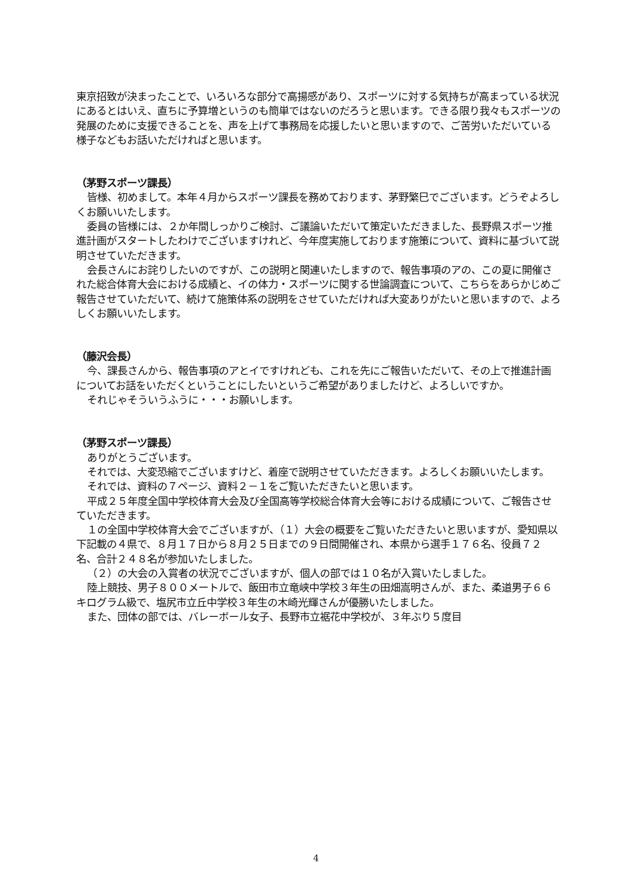東京招致が決まったことで、いろいろな部分で高揚感があり、スポーツに対する気持ちが高まっている状況にあるとはいえ、直ちに予算増というのも簡単ではないのだろうと思います。できる限り我々もスポーツの発展のために支援できることを、声を上げて事務局を応援したいと思いますので、ご苦労いただいている様子などもお話いただければと思います。
（茅野スポーツ課長）
皆様、初めまして。本年４月からスポーツ課長を務めております、茅野繁巳でございます。どうぞよろしくお願いいたします。
委員の皆様には、２か年間しっかりご検討、ご議論いただいて策定いただきました、長野県スポーツ推進計画がスタートしたわけでございますけれど、今年度実施しております施策について、資料に基づいて説明させていただきます。
会長さんにお詫りしたいのですが、この説明と関連いたしますので、報告事項のアの、この夏に開催された総合体育大会における成績と、イの体力・スポーツに関する世論調査について、こちらをあらかじめご報告させていただいて、続けて施策体系の説明をさせていただければ大変ありがたいと思いますので、よろしくお願いいたします。
（藤沢会長）
今、課長さんから、報告事項のアとイですけれども、これを先にご報告いただいて、その上で推進計画についてお話をいただくということにしたいというご希望がありましたけど、よろしいですか。
それじゃそういうふうに・・・お願いします。
（茅野スポーツ課長）
ありがとうございます。
それでは、大変恐縮でございますけど、着座で説明させていただきます。よろしくお願いいたします。
それでは、資料の７ページ、資料２－１をご覧いただきたいと思います。
平成２５年度全国中学校体育大会及び全国高等学校総合体育大会等における成績について、ご報告させていただきます。
１の全国中学校体育大会でございますが、（１）大会の概要をご覧いただきたいと思いますが、愛知県以下記載の４県で、８月１７日から８月２５日までの９日間開催され、本県から選手１７６名、役員７２名、合計２４８名が参加いたしました。
（２）の大会の入賞者の状況でございますが、個人の部では１０名が入賞いたしました。
陸上競技、男子８００メートルで、飯田市立竜峡中学校３年生の田畑嵩明さんが、また、柔道男子６６キログラム級で、塩尻市立丘中学校３年生の木崎光輝さんが優勝いたしました。
また、団体の部では、バレーボール女子、長野市立裾花中学校が、３年ぶり５度目
4